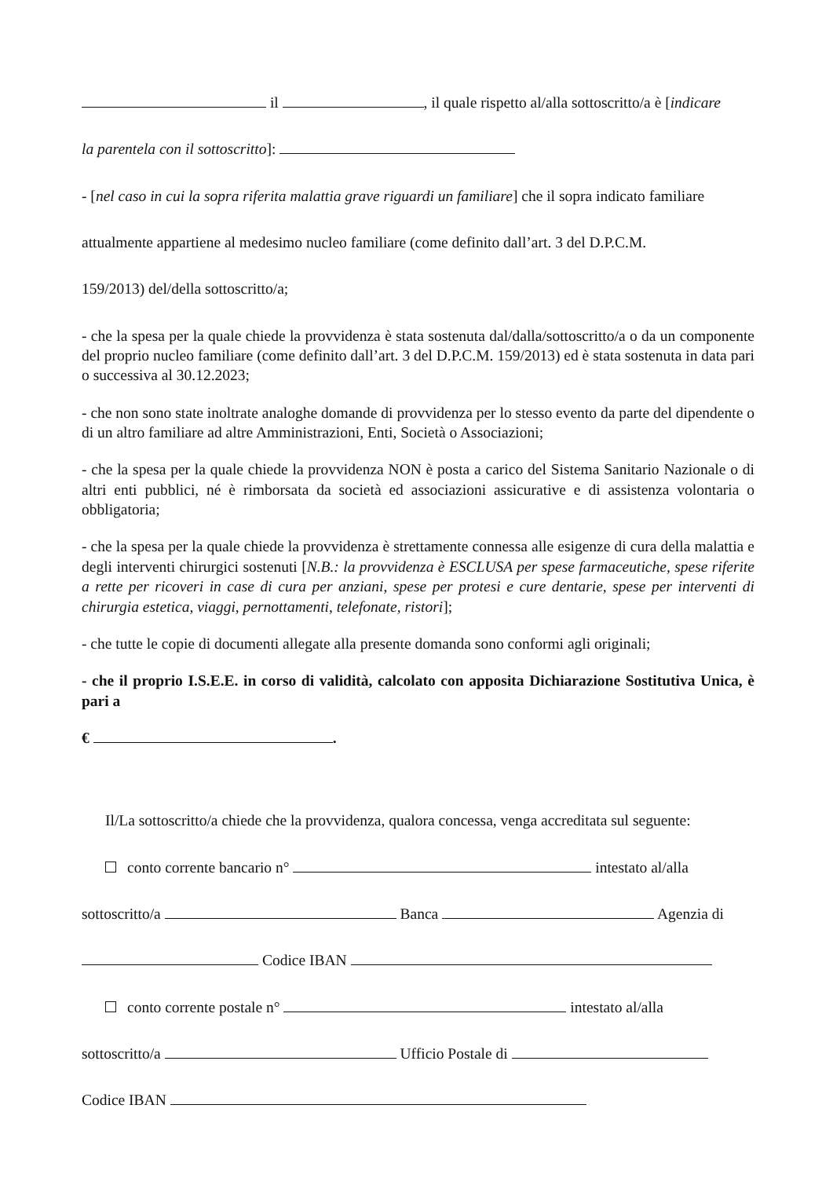il , il quale rispetto al/alla sottoscritto/a è [indicare
la parentela con il sottoscritto]:
- [nel caso in cui la sopra riferita malattia grave riguardi un familiare] che il sopra indicato familiare
attualmente appartiene al medesimo nucleo familiare (come definito dall’art. 3 del D.P.C.M.
159/2013) del/della sottoscritto/a;
- che la spesa per la quale chiede la provvidenza è stata sostenuta dal/dalla/sottoscritto/a o da un componente del proprio nucleo familiare (come definito dall’art. 3 del D.P.C.M. 159/2013) ed è stata sostenuta in data pari o successiva al 30.12.2023;
- che non sono state inoltrate analoghe domande di provvidenza per lo stesso evento da parte del dipendente o di un altro familiare ad altre Amministrazioni, Enti, Società o Associazioni;
- che la spesa per la quale chiede la provvidenza NON è posta a carico del Sistema Sanitario Nazionale o di altri enti pubblici, né è rimborsata da società ed associazioni assicurative e di assistenza volontaria o obbligatoria;
- che la spesa per la quale chiede la provvidenza è strettamente connessa alle esigenze di cura della malattia e degli interventi chirurgici sostenuti [N.B.: la provvidenza è ESCLUSA per spese farmaceutiche, spese riferite a rette per ricoveri in case di cura per anziani, spese per protesi e cure dentarie, spese per interventi di chirurgia estetica, viaggi, pernottamenti, telefonate, ristori];
- che tutte le copie di documenti allegate alla presente domanda sono conformi agli originali;
- che il proprio I.S.E.E. in corso di validità, calcolato con apposita Dichiarazione Sostitutiva Unica, è pari a
€ .
Il/La sottoscritto/a chiede che la provvidenza, qualora concessa, venga accreditata sul seguente:
conto corrente bancario n° intestato al/alla
sottoscritto/a Banca Agenzia di
Codice IBAN
conto corrente postale n° intestato al/alla
sottoscritto/a Ufficio Postale di
Codice IBAN